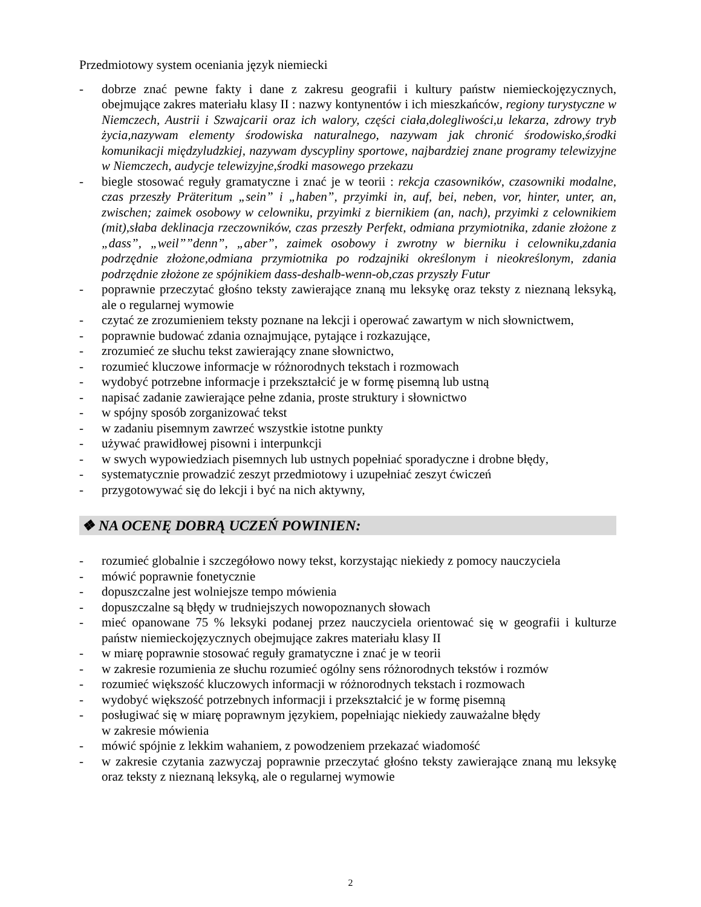Przedmiotowy system oceniania język niemiecki
- dobrze znać pewne fakty i dane z zakresu geografii i kultury państw niemieckojęzycznych, obejmujące zakres materiału klasy II : nazwy kontynentów i ich mieszkańców, regiony turystyczne w Niemczech, Austrii i Szwajcarii oraz ich walory, części ciała,dolegliwości,u lekarza, zdrowy tryb życia,nazywam elementy środowiska naturalnego, nazywam jak chronić środowisko,środki komunikacji międzyludzkiej, nazywam dyscypliny sportowe, najbardziej znane programy telewizyjne w Niemczech, audycje telewizyjne,środki masowego przekazu
- biegle stosować reguły gramatyczne i znać je w teorii : rekcja czasowników, czasowniki modalne, czas przeszły Präteritum „sein” i „haben”, przyimki in, auf, bei, neben, vor, hinter, unter, an, zwischen; zaimek osobowy w celowniku, przyimki z biernikiem (an, nach), przyimki z celownikiem (mit),słaba deklinacja rzeczowników, czas przeszły Perfekt, odmiana przymiotnika, zdanie złożone z „dass”, „weil””denn”, „aber”, zaimek osobowy i zwrotny w bierniku i celowniku,zdania podrzędnie złożone,odmiana przymiotnika po rodzajniki określonym i nieokreślonym, zdania podrzędnie złożone ze spójnikiem dass-deshalb-wenn-ob,czas przyszły Futur
- poprawnie przeczytać głośno teksty zawierające znaną mu leksykę oraz teksty z nieznaną leksyką, ale o regularnej wymowie
- czytać ze zrozumieniem teksty poznane na lekcji i operować zawartym w nich słownictwem,
- poprawnie budować zdania oznajmujące, pytające i rozkazujące,
- zrozumieć ze słuchu tekst zawierający znane słownictwo,
- rozumieć kluczowe informacje w różnorodnych tekstach i rozmowach
- wydobyć potrzebne informacje i przekształcić je w formę pisemną lub ustną
- napisać zadanie zawierające pełne zdania, proste struktury i słownictwo
- w spójny sposób zorganizować tekst
- w zadaniu pisemnym zawrzeć wszystkie istotne punkty
- używać prawidłowej pisowni i interpunkcji
- w swych wypowiedziach pisemnych lub ustnych popełniać sporadyczne i drobne błędy,
- systematycznie prowadzić zeszyt przedmiotowy i uzupełniać zeszyt ćwiczeń
- przygotowywać się do lekcji i być na nich aktywny,
❖ NA OCENĘ DOBRĄ UCZEŃ POWINIEN:
- rozumieć globalnie i szczegółowo nowy tekst, korzystając niekiedy z pomocy nauczyciela
- mówić poprawnie fonetycznie
- dopuszczalne jest wolniejsze tempo mówienia
- dopuszczalne są błędy w trudniejszych nowopoznanych słowach
- mieć opanowane 75 % leksyki podanej przez nauczyciela orientować się w geografii i kulturze państw niemieckojęzycznych obejmujące zakres materiału klasy II
- w miarę poprawnie stosować reguły gramatyczne i znać je w teorii
- w zakresie rozumienia ze słuchu rozumieć ogólny sens różnorodnych tekstów i rozmów
- rozumieć większość kluczowych informacji w różnorodnych tekstach i rozmowach
- wydobyć większość potrzebnych informacji i przekształcić je w formę pisemną
- posługiwać się w miarę poprawnym językiem, popełniając niekiedy zauważalne błędy
w zakresie mówienia
- mówić spójnie z lekkim wahaniem, z powodzeniem przekazać wiadomość
- w zakresie czytania zazwyczaj poprawnie przeczytać głośno teksty zawierające znaną mu leksykę oraz teksty z nieznaną leksyką, ale o regularnej wymowie
2